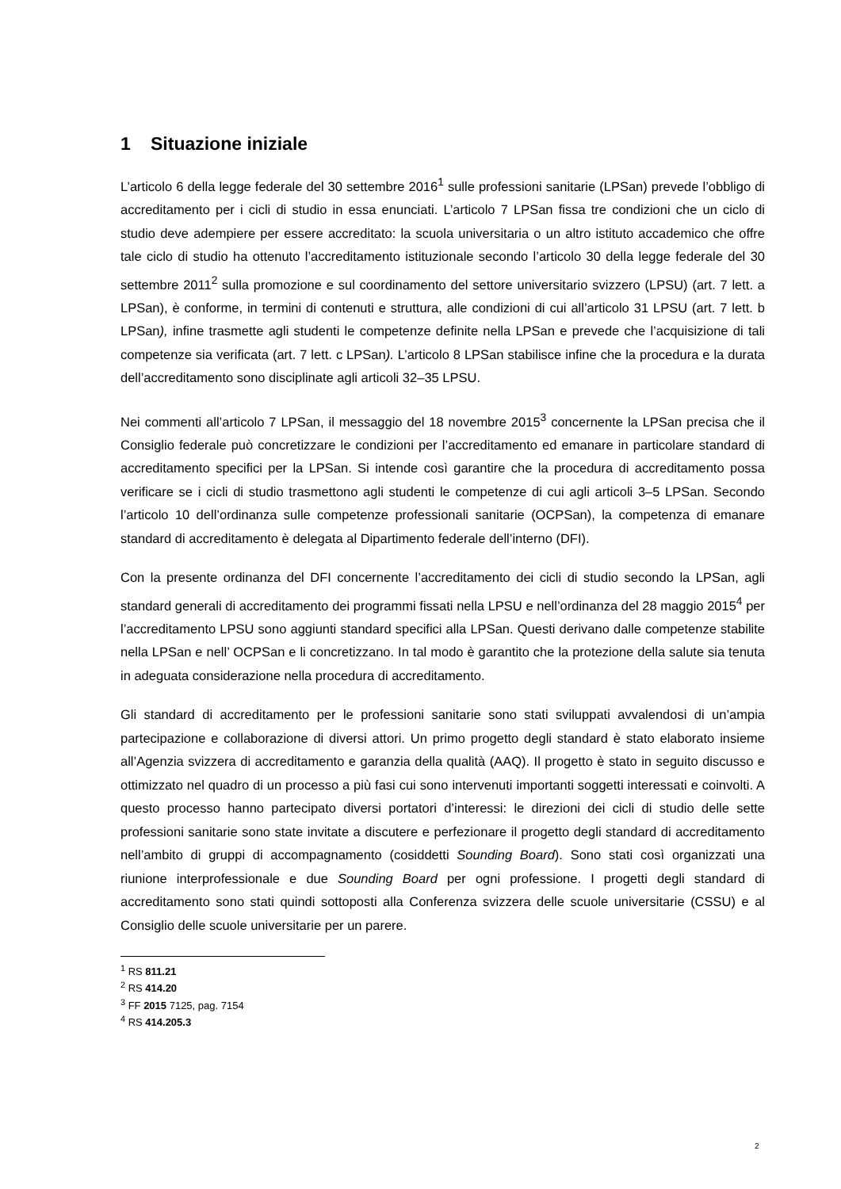1 Situazione iniziale
L’articolo 6 della legge federale del 30 settembre 2016<sup>1</sup> sulle professioni sanitarie (LPSan) prevede l’obbligo di accreditamento per i cicli di studio in essa enunciati. L’articolo 7 LPSan fissa tre condizioni che un ciclo di studio deve adempiere per essere accreditato: la scuola universitaria o un altro istituto accademico che offre tale ciclo di studio ha ottenuto l’accreditamento istituzionale secondo l’articolo 30 della legge federale del 30 settembre 2011<sup>2</sup> sulla promozione e sul coordinamento del settore universitario svizzero (LPSU) (art. 7 lett. a LPSan), è conforme, in termini di contenuti e struttura, alle condizioni di cui all’articolo 31 LPSU (art. 7 lett. b LPSan), infine trasmette agli studenti le competenze definite nella LPSan e prevede che l’acquisizione di tali competenze sia verificata (art. 7 lett. c LPSan). L’articolo 8 LPSan stabilisce infine che la procedura e la durata dell’accreditamento sono disciplinate agli articoli 32–35 LPSU.
Nei commenti all’articolo 7 LPSan, il messaggio del 18 novembre 2015<sup>3</sup> concernente la LPSan precisa che il Consiglio federale può concretizzare le condizioni per l’accreditamento ed emanare in particolare standard di accreditamento specifici per la LPSan. Si intende così garantire che la procedura di accreditamento possa verificare se i cicli di studio trasmettono agli studenti le competenze di cui agli articoli 3–5 LPSan. Secondo l’articolo 10 dell’ordinanza sulle competenze professionali sanitarie (OCPSan), la competenza di emanare standard di accreditamento è delegata al Dipartimento federale dell’interno (DFI).
Con la presente ordinanza del DFI concernente l’accreditamento dei cicli di studio secondo la LPSan, agli standard generali di accreditamento dei programmi fissati nella LPSU e nell’ordinanza del 28 maggio 2015<sup>4</sup> per l’accreditamento LPSU sono aggiunti standard specifici alla LPSan. Questi derivano dalle competenze stabilite nella LPSan e nell’ OCPSan e li concretizzano. In tal modo è garantito che la protezione della salute sia tenuta in adeguata considerazione nella procedura di accreditamento.
Gli standard di accreditamento per le professioni sanitarie sono stati sviluppati avvalendosi di un’ampia partecipazione e collaborazione di diversi attori. Un primo progetto degli standard è stato elaborato insieme all’Agenzia svizzera di accreditamento e garanzia della qualità (AAQ). Il progetto è stato in seguito discusso e ottimizzato nel quadro di un processo a più fasi cui sono intervenuti importanti soggetti interessati e coinvolti. A questo processo hanno partecipato diversi portatori d’interessi: le direzioni dei cicli di studio delle sette professioni sanitarie sono state invitate a discutere e perfezionare il progetto degli standard di accreditamento nell’ambito di gruppi di accompagnamento (cosiddetti Sounding Board). Sono stati così organizzati una riunione interprofessionale e due Sounding Board per ogni professione. I progetti degli standard di accreditamento sono stati quindi sottoposti alla Conferenza svizzera delle scuole universitarie (CSSU) e al Consiglio delle scuole universitarie per un parere.
<sup>1</sup> RS 811.21
<sup>2</sup> RS 414.20
<sup>3</sup> FF 2015 7125, pag. 7154
<sup>4</sup> RS 414.205.3
2